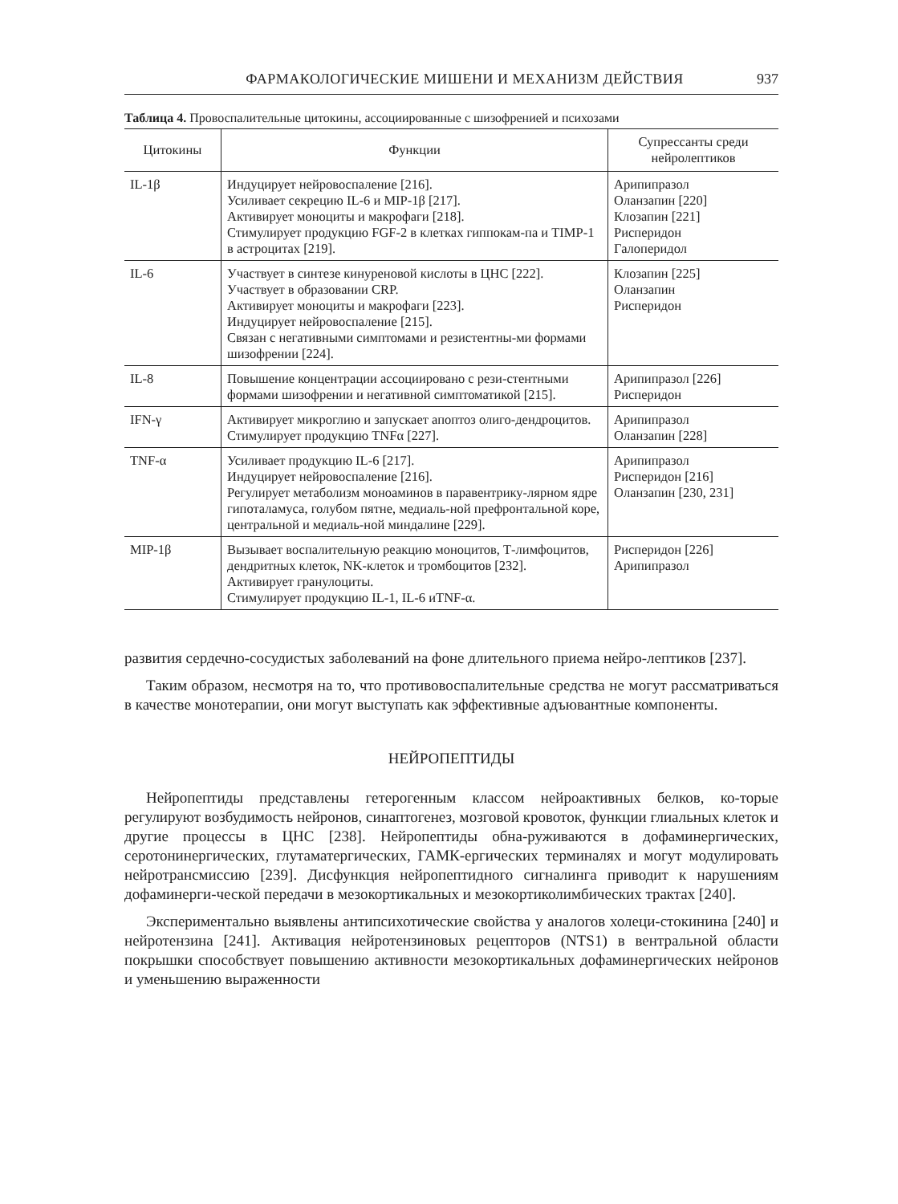ФАРМАКОЛОГИЧЕСКИЕ МИШЕНИ И МЕХАНИЗМ ДЕЙСТВИЯ 937
Таблица 4. Провоспалительные цитокины, ассоциированные с шизофренией и психозами
| Цитокины | Функции | Супрессанты среди нейролептиков |
| --- | --- | --- |
| IL-1β | Индуцирует нейровоспаление [216]. Усиливает секрецию IL-6 и MIP-1β [217]. Активирует моноциты и макрофаги [218]. Стимулирует продукцию FGF-2 в клетках гиппокам-па и TIMP-1 в астроцитах [219]. | Арипипразол Оланзапин [220] Клозапин [221] Рисперидон Галоперидол |
| IL-6 | Участвует в синтезе кинуреновой кислоты в ЦНС [222]. Участвует в образовании CRP. Активирует моноциты и макрофаги [223]. Индуцирует нейровоспаление [215]. Связан с негативными симптомами и резистентны-ми формами шизофрении [224]. | Клозапин [225] Оланзапин Рисперидон |
| IL-8 | Повышение концентрации ассоциировано с рези-стентными формами шизофрении и негативной симптоматикой [215]. | Арипипразол [226] Рисперидон |
| IFN-γ | Активирует микроглию и запускает апоптоз олиго-дендроцитов. Стимулирует продукцию TNFα [227]. | Арипипразол Оланзапин [228] |
| TNF-α | Усиливает продукцию IL-6 [217]. Индуцирует нейровоспаление [216]. Регулирует метаболизм моноаминов в паравентрику-лярном ядре гипоталамуса, голубом пятне, медиаль-ной префронтальной коре, центральной и медиаль-ной миндалине [229]. | Арипипразол Рисперидон [216] Оланзапин [230, 231] |
| MIP-1β | Вызывает воспалительную реакцию моноцитов, Т-лимфоцитов, дендритных клеток, NK-клеток и тромбоцитов [232]. Активирует гранулоциты. Стимулирует продукцию IL-1, IL-6 иTNF-α. | Рисперидон [226] Арипипразол |
развития сердечно-сосудистых заболеваний на фоне длительного приема нейро-лептиков [237].
Таким образом, несмотря на то, что противовоспалительные средства не могут рассматриваться в качестве монотерапии, они могут выступать как эффективные адъювантные компоненты.
НЕЙРОПЕПТИДЫ
Нейропептиды представлены гетерогенным классом нейроактивных белков, ко-торые регулируют возбудимость нейронов, синаптогенез, мозговой кровоток, функции глиальных клеток и другие процессы в ЦНС [238]. Нейропептиды обна-руживаются в дофаминергических, серотонинергических, глутаматергических, ГАМК-ергических терминалях и могут модулировать нейротрансмиссию [239]. Дисфункция нейропептидного сигналинга приводит к нарушениям дофаминерги-ческой передачи в мезокортикальных и мезокортиколимбических трактах [240].
Экспериментально выявлены антипсихотические свойства у аналогов холеци-стокинина [240] и нейротензина [241]. Активация нейротензиновых рецепторов (NTS1) в вентральной области покрышки способствует повышению активности мезокортикальных дофаминергических нейронов и уменьшению выраженности